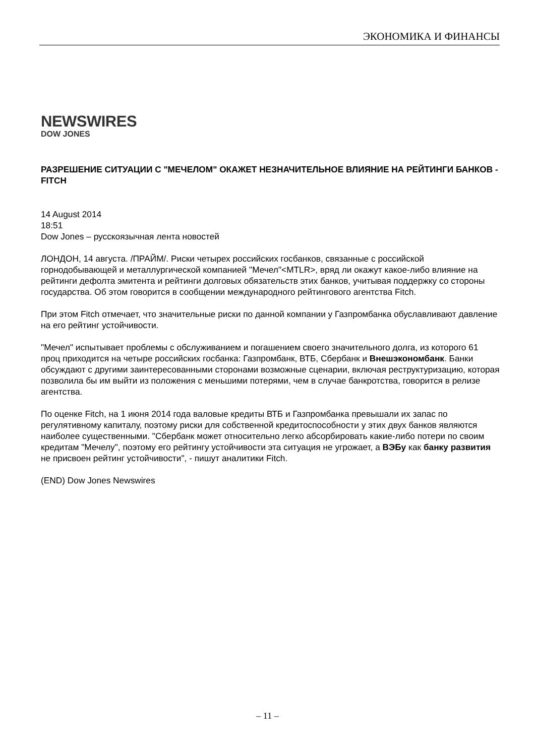ЭКОНОМИКА И ФИНАНСЫ
NEWSWIRES
DOW JONES
РАЗРЕШЕНИЕ СИТУАЦИИ С "МЕЧЕЛОМ" ОКАЖЕТ НЕЗНАЧИТЕЛЬНОЕ ВЛИЯНИЕ НА РЕЙТИНГИ БАНКОВ - FITCH
14 August 2014
18:51
Dow Jones – русскоязычная лента новостей
ЛОНДОН, 14 августа. /ПРАЙМ/. Риски четырех российских госбанков, связанные с российской горнодобывающей и металлургической компанией "Мечел"<MTLR>, вряд ли окажут какое-либо влияние на рейтинги дефолта эмитента и рейтинги долговых обязательств этих банков, учитывая поддержку со стороны государства. Об этом говорится в сообщении международного рейтингового агентства Fitch.
При этом Fitch отмечает, что значительные риски по данной компании у Газпромбанка обуславливают давление на его рейтинг устойчивости.
"Мечел" испытывает проблемы с обслуживанием и погашением своего значительного долга, из которого 61 проц приходится на четыре российских госбанка: Газпромбанк, ВТБ, Сбербанк и Внешэкономбанк. Банки обсуждают с другими заинтересованными сторонами возможные сценарии, включая реструктуризацию, которая позволила бы им выйти из положения с меньшими потерями, чем в случае банкротства, говорится в релизе агентства.
По оценке Fitch, на 1 июня 2014 года валовые кредиты ВТБ и Газпромбанка превышали их запас по регулятивному капиталу, поэтому риски для собственной кредитоспособности у этих двух банков являются наиболее существенными. "Сбербанк может относительно легко абсорбировать какие-либо потери по своим кредитам "Мечелу", поэтому его рейтингу устойчивости эта ситуация не угрожает, а ВЭБу как банку развития не присвоен рейтинг устойчивости", - пишут аналитики Fitch.
(END) Dow Jones Newswires
– 11 –